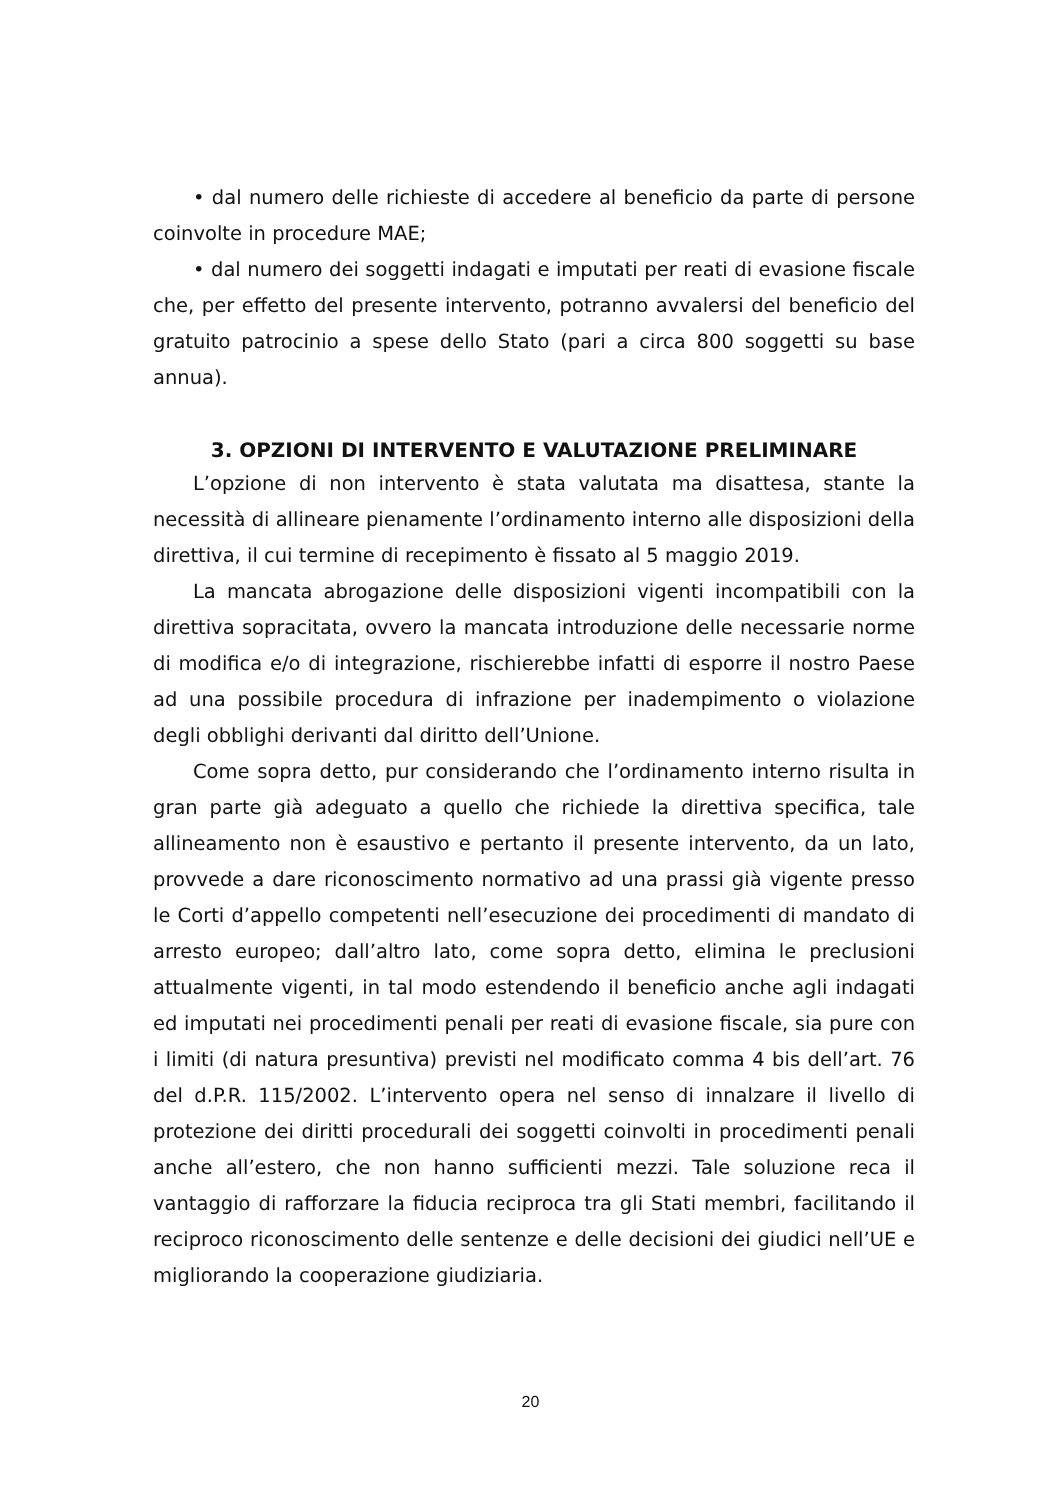• dal numero delle richieste di accedere al beneficio da parte di persone coinvolte in procedure MAE;
• dal numero dei soggetti indagati e imputati per reati di evasione fiscale che, per effetto del presente intervento, potranno avvalersi del beneficio del gratuito patrocinio a spese dello Stato (pari a circa 800 soggetti su base annua).
3. OPZIONI DI INTERVENTO E VALUTAZIONE PRELIMINARE
L’opzione di non intervento è stata valutata ma disattesa, stante la necessità di allineare pienamente l’ordinamento interno alle disposizioni della direttiva, il cui termine di recepimento è fissato al 5 maggio 2019.
La mancata abrogazione delle disposizioni vigenti incompatibili con la direttiva sopracitata, ovvero la mancata introduzione delle necessarie norme di modifica e/o di integrazione, rischierebbe infatti di esporre il nostro Paese ad una possibile procedura di infrazione per inadempimento o violazione degli obblighi derivanti dal diritto dell’Unione.
Come sopra detto, pur considerando che l’ordinamento interno risulta in gran parte già adeguato a quello che richiede la direttiva specifica, tale allineamento non è esaustivo e pertanto il presente intervento, da un lato, provvede a dare riconoscimento normativo ad una prassi già vigente presso le Corti d’appello competenti nell’esecuzione dei procedimenti di mandato di arresto europeo; dall’altro lato, come sopra detto, elimina le preclusioni attualmente vigenti, in tal modo estendendo il beneficio anche agli indagati ed imputati nei procedimenti penali per reati di evasione fiscale, sia pure con i limiti (di natura presuntiva) previsti nel modificato comma 4 bis dell’art. 76 del d.P.R. 115/2002. L’intervento opera nel senso di innalzare il livello di protezione dei diritti procedurali dei soggetti coinvolti in procedimenti penali anche all’estero, che non hanno sufficienti mezzi. Tale soluzione reca il vantaggio di rafforzare la fiducia reciproca tra gli Stati membri, facilitando il reciproco riconoscimento delle sentenze e delle decisioni dei giudici nell’UE e migliorando la cooperazione giudiziaria.
20